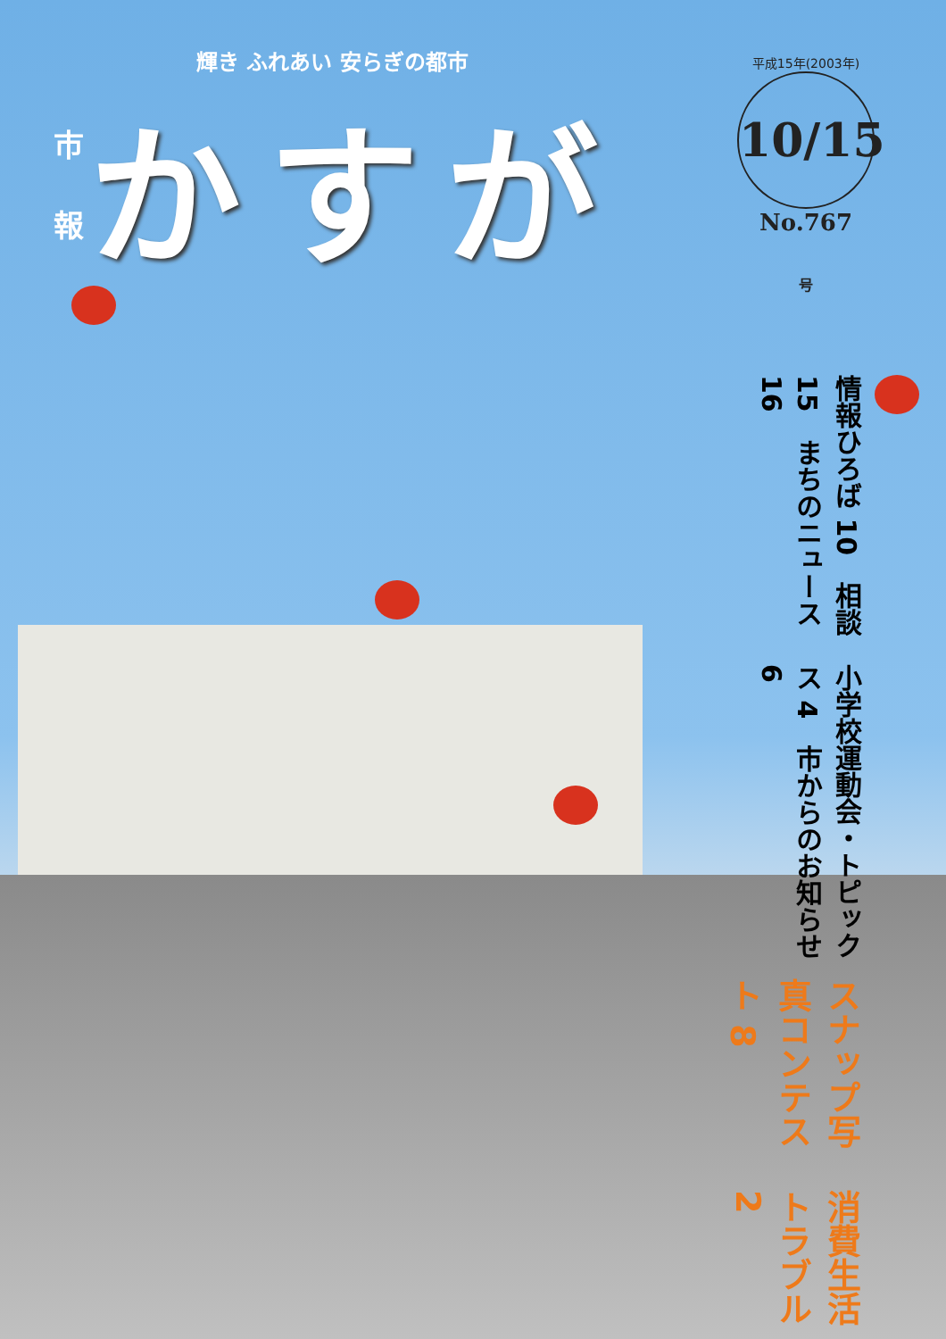輝き ふれあい 安らぎの都市
市
報
かすが
平成15年(2003年)
10/15号
No.767
消費生活トラブル 2
スナップ写真コンテスト 8
小学校運動会・トピックス 4　市からのお知らせ 6
情報ひろば 10　相談 15　まちのニュース 16